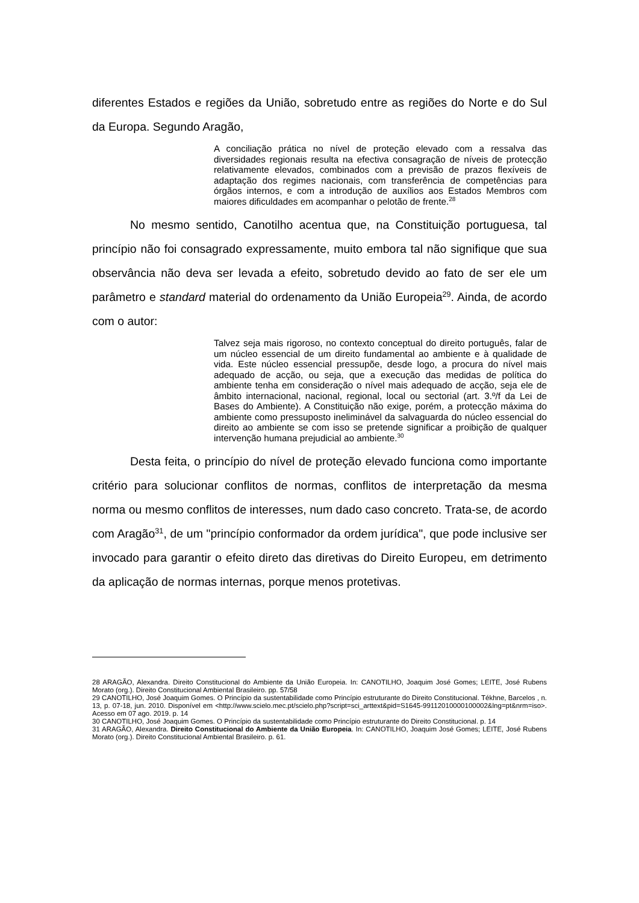diferentes Estados e regiões da União, sobretudo entre as regiões do Norte e do Sul da Europa. Segundo Aragão,
A conciliação prática no nível de proteção elevado com a ressalva das diversidades regionais resulta na efectiva consagração de níveis de protecção relativamente elevados, combinados com a previsão de prazos flexíveis de adaptação dos regimes nacionais, com transferência de competências para órgãos internos, e com a introdução de auxílios aos Estados Membros com maiores dificuldades em acompanhar o pelotão de frente.<sup>28</sup>
No mesmo sentido, Canotilho acentua que, na Constituição portuguesa, tal princípio não foi consagrado expressamente, muito embora tal não signifique que sua observância não deva ser levada a efeito, sobretudo devido ao fato de ser ele um parâmetro e standard material do ordenamento da União Europeia<sup>29</sup>. Ainda, de acordo com o autor:
Talvez seja mais rigoroso, no contexto conceptual do direito português, falar de um núcleo essencial de um direito fundamental ao ambiente e à qualidade de vida. Este núcleo essencial pressupõe, desde logo, a procura do nível mais adequado de acção, ou seja, que a execução das medidas de política do ambiente tenha em consideração o nível mais adequado de acção, seja ele de âmbito internacional, nacional, regional, local ou sectorial (art. 3.º/f da Lei de Bases do Ambiente). A Constituição não exige, porém, a protecção máxima do ambiente como pressuposto ineliminável da salvaguarda do núcleo essencial do direito ao ambiente se com isso se pretende significar a proibição de qualquer intervenção humana prejudicial ao ambiente.<sup>30</sup>
Desta feita, o princípio do nível de proteção elevado funciona como importante critério para solucionar conflitos de normas, conflitos de interpretação da mesma norma ou mesmo conflitos de interesses, num dado caso concreto. Trata-se, de acordo com Aragão<sup>31</sup>, de um "princípio conformador da ordem jurídica", que pode inclusive ser invocado para garantir o efeito direto das diretivas do Direito Europeu, em detrimento da aplicação de normas internas, porque menos protetivas.
28 ARAGÃO, Alexandra. Direito Constitucional do Ambiente da União Europeia. In: CANOTILHO, Joaquim José Gomes; LEITE, José Rubens Morato (org.). Direito Constitucional Ambiental Brasileiro. pp. 57/58
29 CANOTILHO, José Joaquim Gomes. O Princípio da sustentabilidade como Princípio estruturante do Direito Constitucional. Tékhne, Barcelos , n. 13, p. 07-18, jun. 2010. Disponível em <http://www.scielo.mec.pt/scielo.php?script=sci_arttext&pid=S1645-99112010000100002&lng=pt&nrm=iso>. Acesso em 07 ago. 2019. p. 14
30 CANOTILHO, José Joaquim Gomes. O Princípio da sustentabilidade como Princípio estruturante do Direito Constitucional. p. 14
31 ARAGÃO, Alexandra. Direito Constitucional do Ambiente da União Europeia. In: CANOTILHO, Joaquim José Gomes; LEITE, José Rubens Morato (org.). Direito Constitucional Ambiental Brasileiro. p. 61.